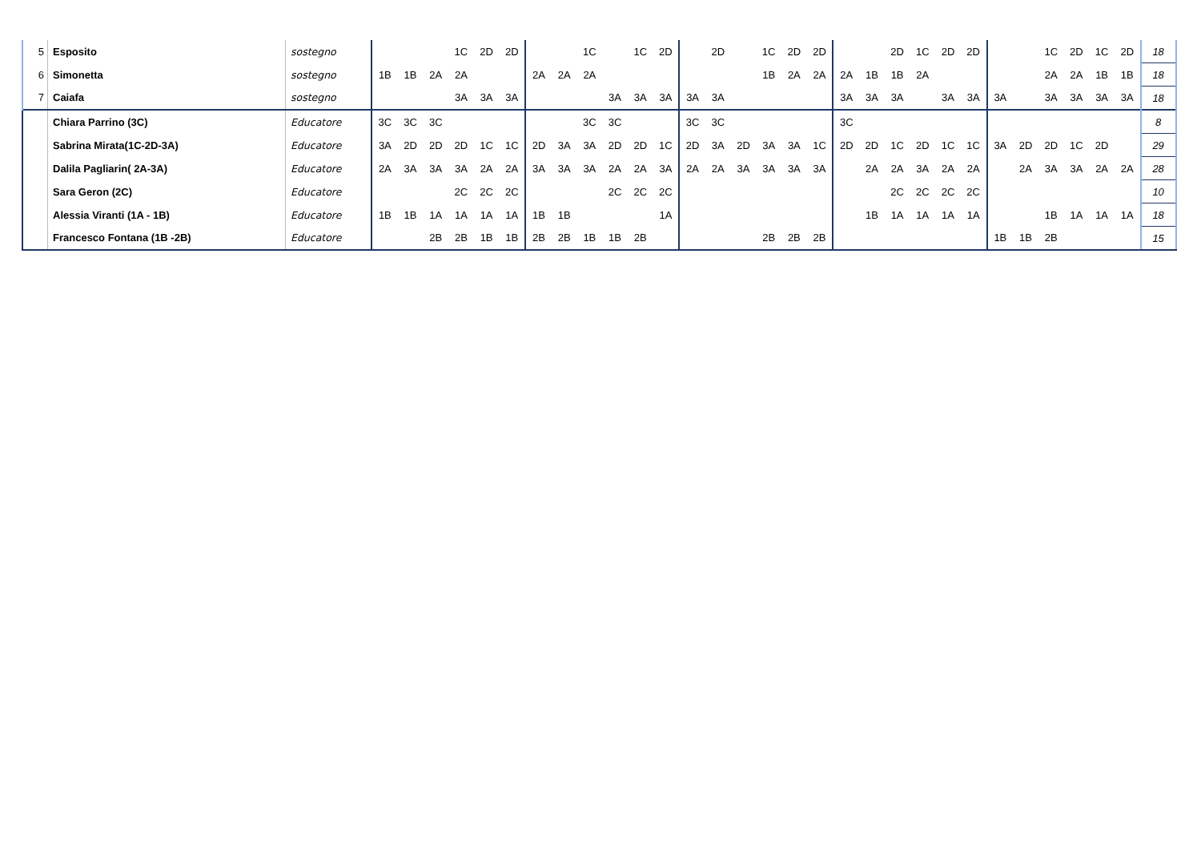| 5 | Esposito | sostegno | | | | 1C | 2D | 2D | | | 1C | | 1C | 2D | | 2D | | 1C | 2D | 2D | | | 2D | 1C | 2D | 2D | | | 1C | 2D | 1C | 2D | 18 |
| 6 | Simonetta | sostegno | 1B | 1B | 2A | 2A | | | 2A | 2A | 2A | | | | | | | 1B | 2A | 2A | 2A | 1B | 1B | 2A | | | | | 2A | 2A | 1B | 1B | 18 |
| 7 | Caiafa | sostegno | | | | 3A | 3A | 3A | | | | 3A | 3A | 3A | 3A | 3A | | | | | 3A | 3A | 3A | | 3A | 3A | 3A | | 3A | 3A | 3A | 3A | 18 |
| | Chiara Parrino (3C) | Educatore | 3C | 3C | 3C | | | | | | 3C | 3C | | | 3C | 3C | | | | | 3C | | | | | | | | | | | | 8 |
| | Sabrina Mirata(1C-2D-3A) | Educatore | 3A | 2D | 2D | 2D | 1C | 1C | 2D | 3A | 3A | 2D | 2D | 1C | 2D | 3A | 2D | 3A | 3A | 1C | 2D | 2D | 1C | 2D | 1C | 1C | 3A | 2D | 2D | 1C | 2D | | 29 |
| | Dalila Pagliarin( 2A-3A) | Educatore | 2A | 3A | 3A | 3A | 2A | 2A | 3A | 3A | 3A | 2A | 2A | 3A | 2A | 2A | 3A | 3A | 3A | 3A | | 2A | 2A | 3A | 2A | 2A | | 2A | 3A | 3A | 2A | 2A | 28 |
| | Sara Geron (2C) | Educatore | | | | 2C | 2C | 2C | | | | 2C | 2C | 2C | | | | | | | | | 2C | 2C | 2C | 2C | | | | | | | 10 |
| | Alessia Viranti (1A - 1B) | Educatore | 1B | 1B | 1A | 1A | 1A | 1A | 1B | 1B | | | | 1A | | | | | | | | 1B | 1A | 1A | 1A | 1A | | | 1B | 1A | 1A | 1A | 18 |
| | Francesco Fontana (1B -2B) | Educatore | | | 2B | 2B | 1B | 1B | 2B | 2B | 1B | 1B | 2B | | | | | 2B | 2B | 2B | | | | | | | 1B | 1B | 2B | | | | 15 |